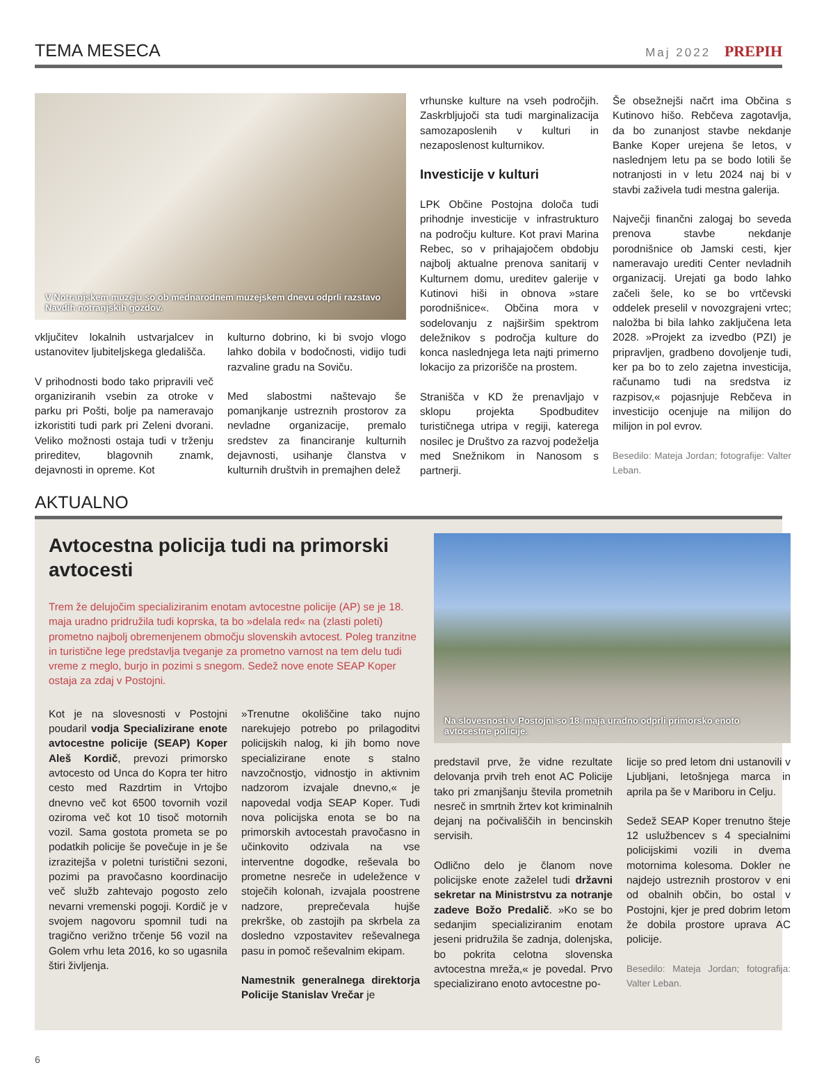TEMA MESECA
Maj 2022 PREPIH
V Notranjskem muzeju so ob mednarodnem muzejskem dnevu odprli razstavo Navdih notranjskih gozdov.
vključitev lokalnih ustvarjalcev in ustanovitev ljubiteljskega gledališča.
V prihodnosti bodo tako pripravili več organiziranih vsebin za otroke v parku pri Pošti, bolje pa nameravajo izkoristiti tudi park pri Zeleni dvorani. Veliko možnosti ostaja tudi v trženju prireditev, blagovnih znamk, dejavnosti in opreme. Kot
kulturno dobrino, ki bi svojo vlogo lahko dobila v bodočnosti, vidijo tudi razvaline gradu na Soviču.
Med slabostmi naštevajo še pomanjkanje ustreznih prostorov za nevladne organizacije, premalo sredstev za financiranje kulturnih dejavnosti, usihanje članstva v kulturnih društvih in premajhen delež
vrhunske kulture na vseh področjih. Zaskrbljujoči sta tudi marginalizacija samozaposlenih v kulturi in nezaposlenost kulturnikov.
Investicije v kulturi
LPK Občine Postojna določa tudi prihodnje investicije v infrastrukturo na področju kulture. Kot pravi Marina Rebec, so v prihajajočem obdobju najbolj aktualne prenova sanitarij v Kulturnem domu, ureditev galerije v Kutinovi hiši in obnova »stare porodnišnice«. Občina mora v sodelovanju z najširšim spektrom deležnikov s področja kulture do konca naslednjega leta najti primerno lokacijo za prizorišče na prostem.
Stranišča v KD že prenavljajo v sklopu projekta Spodbuditev turističnega utripa v regiji, katerega nosilec je Društvo za razvoj podeželja med Snežnikom in Nanosom s partnerji.
Še obsežnejši načrt ima Občina s Kutinovo hišo. Rebčeva zagotavlja, da bo zunanjost stavbe nekdanje Banke Koper urejena še letos, v naslednjem letu pa se bodo lotili še notranjosti in v letu 2024 naj bi v stavbi zaživela tudi mestna galerija.
Največji finančni zalogaj bo seveda prenova stavbe nekdanje porodnišnice ob Jamski cesti, kjer nameravajo urediti Center nevladnih organizacij. Urejati ga bodo lahko začeli šele, ko se bo vrtčevski oddelek preselil v novozgrajeni vrtec; naložba bi bila lahko zaključena leta 2028. »Projekt za izvedbo (PZI) je pripravljen, gradbeno dovoljenje tudi, ker pa bo to zelo zajetna investicija, računamo tudi na sredstva iz razpisov,« pojasnjuje Rebčeva in investicijo ocenjuje na milijon do milijon in pol evrov.
Besedilo: Mateja Jordan; fotografije: Valter Leban.
AKTUALNO
Avtocestna policija tudi na primorski avtocesti
Trem že delujočim specializiranim enotam avtocestne policije (AP) se je 18. maja uradno pridružila tudi koprska, ta bo »delala red« na (zlasti poleti) prometno najbolj obremenjenem območju slovenskih avtocest. Poleg tranzitne in turistične lege predstavlja tveganje za prometno varnost na tem delu tudi vreme z meglo, burjo in pozimi s snegom. Sedež nove enote SEAP Koper ostaja za zdaj v Postojni.
Kot je na slovesnosti v Postojni poudaril vodja Specializirane enote avtocestne policije (SEAP) Koper Aleš Kordič, prevozi primorsko avtocesto od Unca do Kopra ter hitro cesto med Razdrtim in Vrtojbo dnevno več kot 6500 tovornih vozil oziroma več kot 10 tisoč motornih vozil. Sama gostota prometa se po podatkih policije še povečuje in je še izrazitejša v poletni turistični sezoni, pozimi pa pravočasno koordinacijo več služb zahtevajo pogosto zelo nevarni vremenski pogoji. Kordič je v svojem nagovoru spomnil tudi na tragično verižno trčenje 56 vozil na Golem vrhu leta 2016, ko so ugasnila štiri življenja.
»Trenutne okoliščine tako nujno narekujejo potrebo po prilagoditvi policijskih nalog, ki jih bomo nove specializirane enote s stalno navzočnostjo, vidnostjo in aktivnim nadzorom izvajale dnevno,« je napovedal vodja SEAP Koper. Tudi nova policijska enota se bo na primorskih avtocestah pravočasno in učinkovito odzivala na vse interventne dogodke, reševala bo prometne nesreče in udeležence v stoječih kolonah, izvajala poostrene nadzore, preprečevala hujše prekrške, ob zastojih pa skrbela za dosledno vzpostavitev reševalnega pasu in pomoč reševalnim ekipam.
Namestnik generalnega direktorja Policije Stanislav Vrečar je
Na slovesnosti v Postojni so 18. maja uradno odprli primorsko enoto avtocestne policije.
predstavil prve, že vidne rezultate delovanja prvih treh enot AC Policije tako pri zmanjšanju števila prometnih nesreč in smrtnih žrtev kot kriminalnih dejanj na počivališčih in bencinskih servisih.
Odlično delo je članom nove policijske enote zaželel tudi državni sekretar na Ministrstvu za notranje zadeve Božo Predalič. »Ko se bo sedanjim specializiranim enotam jeseni pridružila še zadnja, dolenjska, bo pokrita celotna slovenska avtocestna mreža,« je povedal. Prvo specializirano enoto avtocestne po-
licije so pred letom dni ustanovili v Ljubljani, letošnjega marca in aprila pa še v Mariboru in Celju.
Sedež SEAP Koper trenutno šteje 12 uslužbencev s 4 specialnimi policijskimi vozili in dvema motornima kolesoma. Dokler ne najdejo ustreznih prostorov v eni od obalnih občin, bo ostal v Postojni, kjer je pred dobrim letom že dobila prostore uprava AC policije.
Besedilo: Mateja Jordan; fotografija: Valter Leban.
6